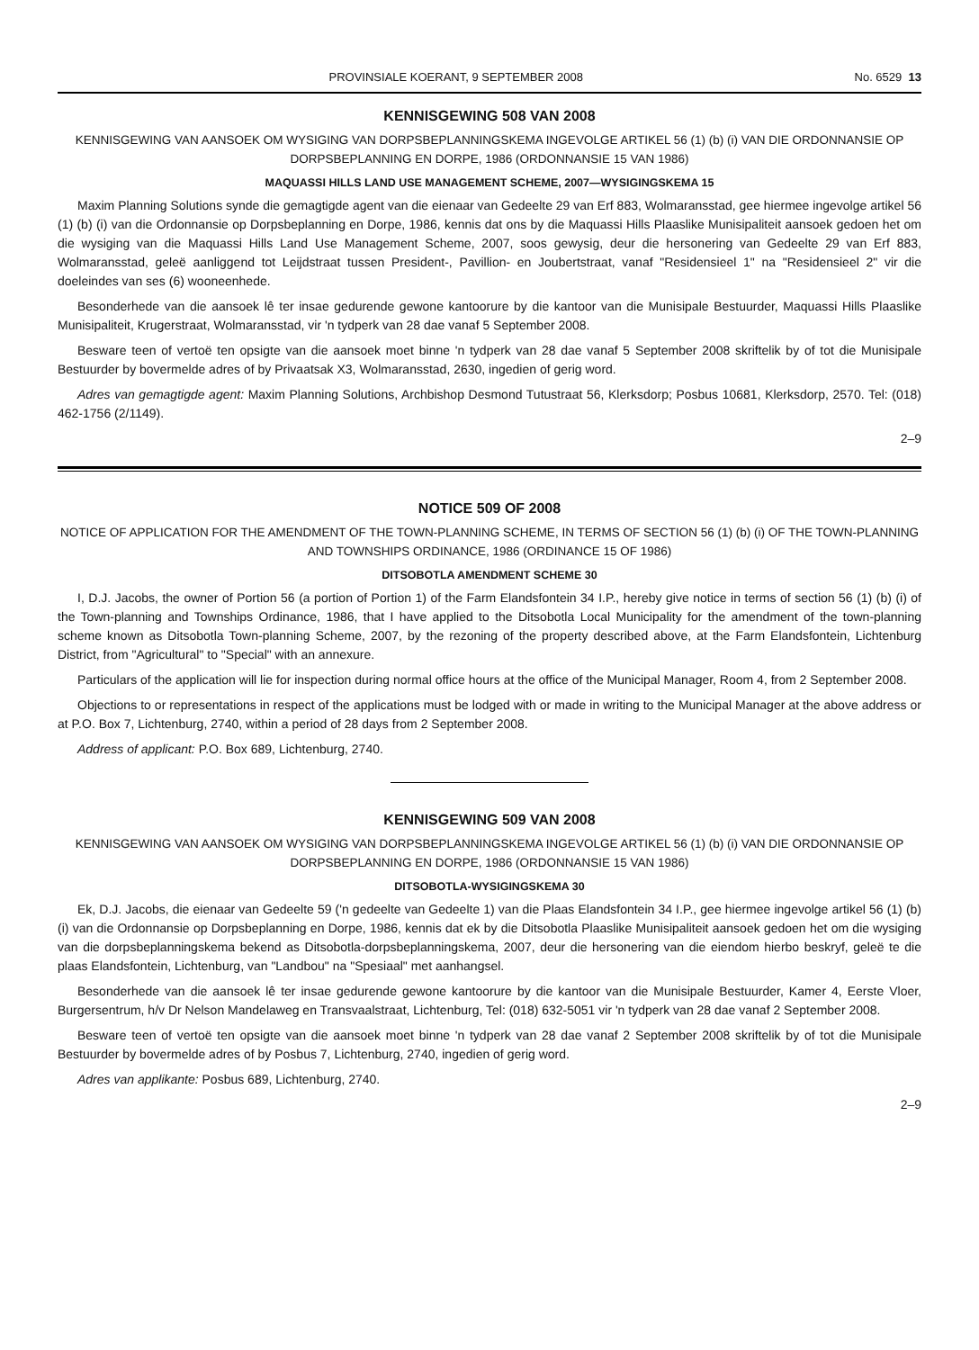PROVINSIALE KOERANT, 9 SEPTEMBER 2008 No. 6529 13
KENNISGEWING 508 VAN 2008
KENNISGEWING VAN AANSOEK OM WYSIGING VAN DORPSBEPLANNINGSKEMA INGEVOLGE ARTIKEL 56 (1) (b) (i) VAN DIE ORDONNANSIE OP DORPSBEPLANNING EN DORPE, 1986 (ORDONNANSIE 15 VAN 1986)
MAQUASSI HILLS LAND USE MANAGEMENT SCHEME, 2007—WYSIGINGSKEMA 15
Maxim Planning Solutions synde die gemagtigde agent van die eienaar van Gedeelte 29 van Erf 883, Wolmaransstad, gee hiermee ingevolge artikel 56 (1) (b) (i) van die Ordonnansie op Dorpsbeplanning en Dorpe, 1986, kennis dat ons by die Maquassi Hills Plaaslike Munisipaliteit aansoek gedoen het om die wysiging van die Maquassi Hills Land Use Management Scheme, 2007, soos gewysig, deur die hersonering van Gedeelte 29 van Erf 883, Wolmaransstad, geleë aanliggend tot Leijdstraat tussen President-, Pavillion- en Joubertstraat, vanaf "Residensieel 1" na "Residensieel 2" vir die doeleindes van ses (6) wooneenhede.
Besonderhede van die aansoek lê ter insae gedurende gewone kantoorure by die kantoor van die Munisipale Bestuurder, Maquassi Hills Plaaslike Munisipaliteit, Krugerstraat, Wolmaransstad, vir 'n tydperk van 28 dae vanaf 5 September 2008.
Besware teen of vertoë ten opsigte van die aansoek moet binne 'n tydperk van 28 dae vanaf 5 September 2008 skriftelik by of tot die Munisipale Bestuurder by bovermelde adres of by Privaatsak X3, Wolmaransstad, 2630, ingedien of gerig word.
Adres van gemagtigde agent: Maxim Planning Solutions, Archbishop Desmond Tutustraat 56, Klerksdorp; Posbus 10681, Klerksdorp, 2570. Tel: (018) 462-1756 (2/1149).
2–9
NOTICE 509 OF 2008
NOTICE OF APPLICATION FOR THE AMENDMENT OF THE TOWN-PLANNING SCHEME, IN TERMS OF SECTION 56 (1) (b) (i) OF THE TOWN-PLANNING AND TOWNSHIPS ORDINANCE, 1986 (ORDINANCE 15 OF 1986)
DITSOBOTLA AMENDMENT SCHEME 30
I, D.J. Jacobs, the owner of Portion 56 (a portion of Portion 1) of the Farm Elandsfontein 34 I.P., hereby give notice in terms of section 56 (1) (b) (i) of the Town-planning and Townships Ordinance, 1986, that I have applied to the Ditsobotla Local Municipality for the amendment of the town-planning scheme known as Ditsobotla Town-planning Scheme, 2007, by the rezoning of the property described above, at the Farm Elandsfontein, Lichtenburg District, from "Agricultural" to "Special" with an annexure.
Particulars of the application will lie for inspection during normal office hours at the office of the Municipal Manager, Room 4, from 2 September 2008.
Objections to or representations in respect of the applications must be lodged with or made in writing to the Municipal Manager at the above address or at P.O. Box 7, Lichtenburg, 2740, within a period of 28 days from 2 September 2008.
Address of applicant: P.O. Box 689, Lichtenburg, 2740.
KENNISGEWING 509 VAN 2008
KENNISGEWING VAN AANSOEK OM WYSIGING VAN DORPSBEPLANNINGSKEMA INGEVOLGE ARTIKEL 56 (1) (b) (i) VAN DIE ORDONNANSIE OP DORPSBEPLANNING EN DORPE, 1986 (ORDONNANSIE 15 VAN 1986)
DITSOBOTLA-WYSIGINGSKEMA 30
Ek, D.J. Jacobs, die eienaar van Gedeelte 59 ('n gedeelte van Gedeelte 1) van die Plaas Elandsfontein 34 I.P., gee hiermee ingevolge artikel 56 (1) (b) (i) van die Ordonnansie op Dorpsbeplanning en Dorpe, 1986, kennis dat ek by die Ditsobotla Plaaslike Munisipaliteit aansoek gedoen het om die wysiging van die dorpsbeplanningskema bekend as Ditsobotla-dorpsbeplanningskema, 2007, deur die hersonering van die eiendom hierbo beskryf, geleë te die plaas Elandsfontein, Lichtenburg, van "Landbou" na "Spesiaal" met aanhangsel.
Besonderhede van die aansoek lê ter insae gedurende gewone kantoorure by die kantoor van die Munisipale Bestuurder, Kamer 4, Eerste Vloer, Burgersentrum, h/v Dr Nelson Mandelaweg en Transvaalstraat, Lichtenburg, Tel: (018) 632-5051 vir 'n tydperk van 28 dae vanaf 2 September 2008.
Besware teen of vertoë ten opsigte van die aansoek moet binne 'n tydperk van 28 dae vanaf 2 September 2008 skriftelik by of tot die Munisipale Bestuurder by bovermelde adres of by Posbus 7, Lichtenburg, 2740, ingedien of gerig word.
Adres van applikante: Posbus 689, Lichtenburg, 2740.
2–9